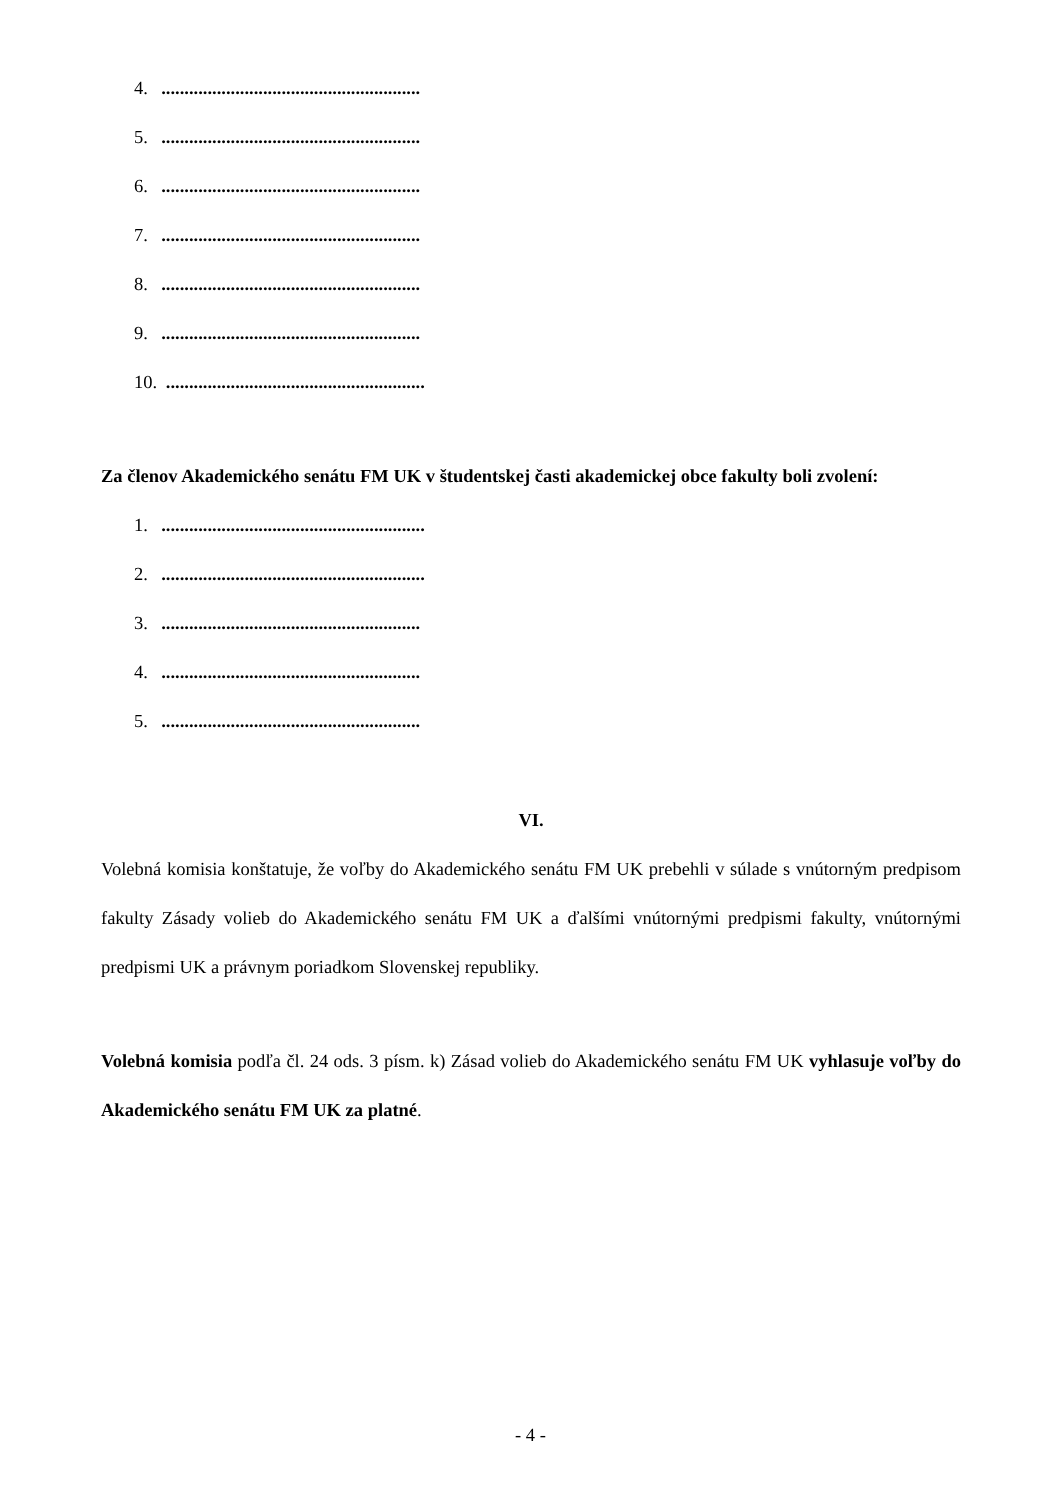4. ........................................................
5. ........................................................
6. ........................................................
7. ........................................................
8. ........................................................
9. ........................................................
10. ........................................................
Za členov Akademického senátu FM UK v študentskej časti akademickej obce fakulty boli zvolení:
1. .........................................................
2. .........................................................
3. ........................................................
4. ........................................................
5. ........................................................
VI.
Volebná komisia konštatuje, že voľby do Akademického senátu FM UK prebehli v súlade s vnútorným predpisom fakulty Zásady volieb do Akademického senátu FM UK a ďalšími vnútornými predpismi fakulty, vnútornými predpismi UK a právnym poriadkom Slovenskej republiky.
Volebná komisia podľa čl. 24 ods. 3 písm. k) Zásad volieb do Akademického senátu FM UK vyhlasuje voľby do Akademického senátu FM UK za platné.
- 4 -